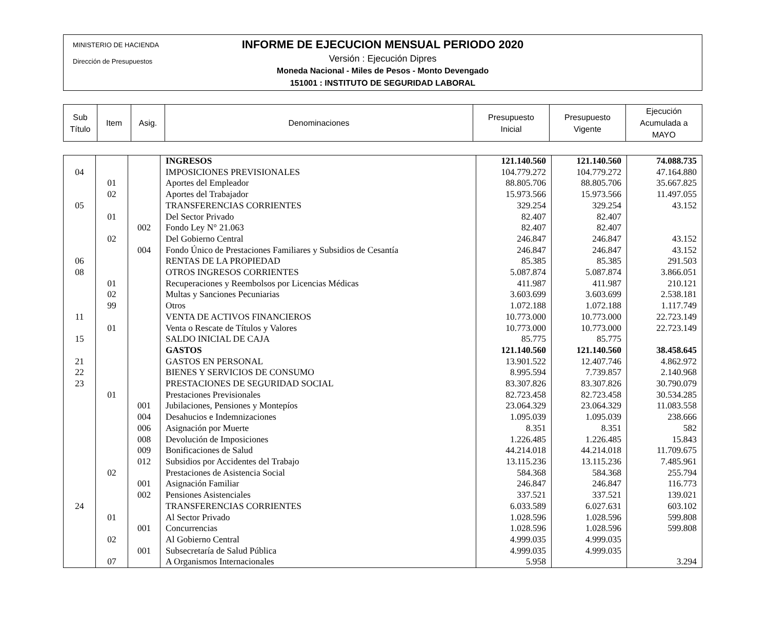MINISTERIO DE HACIENDA
Dirección de Presupuestos
INFORME DE EJECUCION MENSUAL PERIODO 2020
Versión : Ejecución Dipres
Moneda Nacional - Miles de Pesos - Monto Devengado
151001 : INSTITUTO DE SEGURIDAD LABORAL
| Sub Título | Item | Asig. | Denominaciones | Presupuesto Inicial | Presupuesto Vigente | Ejecución Acumulada a MAYO |
| | | | INGRESOS | 121.140.560 | 121.140.560 | 74.088.735 |
| 04 | | | IMPOSICIONES PREVISIONALES | 104.779.272 | 104.779.272 | 47.164.880 |
| | 01 | | Aportes del Empleador | 88.805.706 | 88.805.706 | 35.667.825 |
| | 02 | | Aportes del Trabajador | 15.973.566 | 15.973.566 | 11.497.055 |
| 05 | | | TRANSFERENCIAS CORRIENTES | 329.254 | 329.254 | 43.152 |
| | 01 | | Del Sector Privado | 82.407 | 82.407 | |
| | | 002 | Fondo Ley N° 21.063 | 82.407 | 82.407 | |
| | 02 | | Del Gobierno Central | 246.847 | 246.847 | 43.152 |
| | | 004 | Fondo Único de Prestaciones Familiares y Subsidios de Cesantía | 246.847 | 246.847 | 43.152 |
| 06 | | | RENTAS DE LA PROPIEDAD | 85.385 | 85.385 | 291.503 |
| 08 | | | OTROS INGRESOS CORRIENTES | 5.087.874 | 5.087.874 | 3.866.051 |
| | 01 | | Recuperaciones y Reembolsos por Licencias Médicas | 411.987 | 411.987 | 210.121 |
| | 02 | | Multas y Sanciones Pecuniarias | 3.603.699 | 3.603.699 | 2.538.181 |
| | 99 | | Otros | 1.072.188 | 1.072.188 | 1.117.749 |
| 11 | | | VENTA DE ACTIVOS FINANCIEROS | 10.773.000 | 10.773.000 | 22.723.149 |
| | 01 | | Venta o Rescate de Títulos y Valores | 10.773.000 | 10.773.000 | 22.723.149 |
| 15 | | | SALDO INICIAL DE CAJA | 85.775 | 85.775 | |
| | | | GASTOS | 121.140.560 | 121.140.560 | 38.458.645 |
| 21 | | | GASTOS EN PERSONAL | 13.901.522 | 12.407.746 | 4.862.972 |
| 22 | | | BIENES Y SERVICIOS DE CONSUMO | 8.995.594 | 7.739.857 | 2.140.968 |
| 23 | | | PRESTACIONES DE SEGURIDAD SOCIAL | 83.307.826 | 83.307.826 | 30.790.079 |
| | 01 | | Prestaciones Previsionales | 82.723.458 | 82.723.458 | 30.534.285 |
| | | 001 | Jubilaciones, Pensiones y Montepíos | 23.064.329 | 23.064.329 | 11.083.558 |
| | | 004 | Desahucios e Indemnizaciones | 1.095.039 | 1.095.039 | 238.666 |
| | | 006 | Asignación por Muerte | 8.351 | 8.351 | 582 |
| | | 008 | Devolución de Imposiciones | 1.226.485 | 1.226.485 | 15.843 |
| | | 009 | Bonificaciones de Salud | 44.214.018 | 44.214.018 | 11.709.675 |
| | | 012 | Subsidios por Accidentes del Trabajo | 13.115.236 | 13.115.236 | 7.485.961 |
| | 02 | | Prestaciones de Asistencia Social | 584.368 | 584.368 | 255.794 |
| | | 001 | Asignación Familiar | 246.847 | 246.847 | 116.773 |
| | | 002 | Pensiones Asistenciales | 337.521 | 337.521 | 139.021 |
| 24 | | | TRANSFERENCIAS CORRIENTES | 6.033.589 | 6.027.631 | 603.102 |
| | 01 | | Al Sector Privado | 1.028.596 | 1.028.596 | 599.808 |
| | | 001 | Concurrencias | 1.028.596 | 1.028.596 | 599.808 |
| | 02 | | Al Gobierno Central | 4.999.035 | 4.999.035 | |
| | | 001 | Subsecretaría de Salud Pública | 4.999.035 | 4.999.035 | |
| | 07 | | A Organismos Internacionales | 5.958 | | 3.294 |